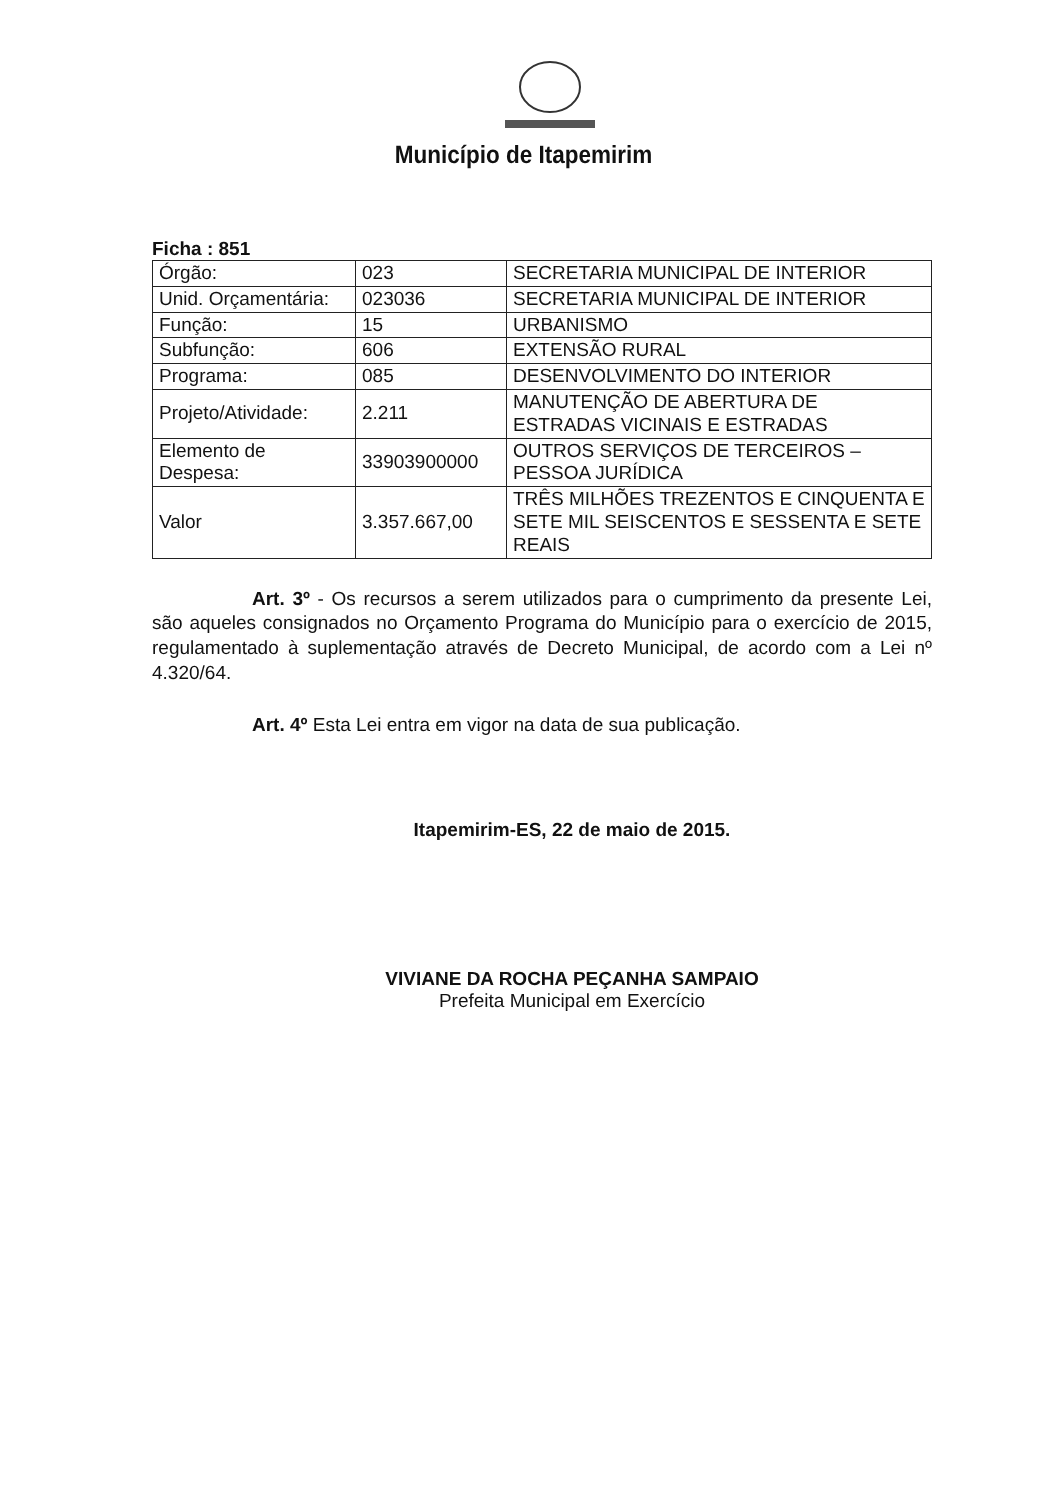Município de Itapemirim
Ficha : 851
| Órgão: | 023 | SECRETARIA MUNICIPAL DE INTERIOR |
| Unid. Orçamentária: | 023036 | SECRETARIA MUNICIPAL DE INTERIOR |
| Função: | 15 | URBANISMO |
| Subfunção: | 606 | EXTENSÃO RURAL |
| Programa: | 085 | DESENVOLVIMENTO DO INTERIOR |
| Projeto/Atividade: | 2.211 | MANUTENÇÃO DE ABERTURA DE ESTRADAS VICINAIS E ESTRADAS |
| Elemento de Despesa: | 33903900000 | OUTROS SERVIÇOS DE TERCEIROS – PESSOA JURÍDICA |
| Valor | 3.357.667,00 | TRÊS MILHÕES TREZENTOS E CINQUENTA E SETE MIL SEISCENTOS E SESSENTA E SETE REAIS |
Art. 3º - Os recursos a serem utilizados para o cumprimento da presente Lei, são aqueles consignados no Orçamento Programa do Município para o exercício de 2015, regulamentado à suplementação através de Decreto Municipal, de acordo com a Lei nº 4.320/64.
Art. 4º Esta Lei entra em vigor na data de sua publicação.
Itapemirim-ES, 22 de maio de 2015.
VIVIANE DA ROCHA PEÇANHA SAMPAIO
Prefeita Municipal em Exercício